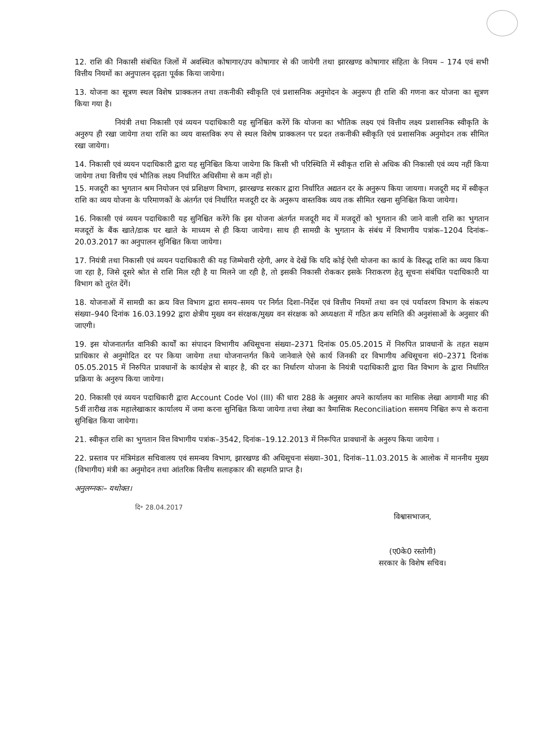12. राशि की निकासी संबंधित जिलों में अवस्थित कोषागार/उप कोषागार से की जायेगी तथा झारखण्ड कोषागार संहिता के नियम – 174 एवं सभी वित्तीय नियमों का अनुपालन दृढ़ता पूर्वक किया जायेगा।
13. योजना का सूत्रण स्थल विशेष प्राक्कलन तथा तकनीकी स्वीकृति एवं प्रशासनिक अनुमोदन के अनुरूप ही राशि की गणना कर योजना का सूत्रण किया गया है।
नियंत्री तथा निकासी एवं व्ययन पदाधिकारी यह सुनिश्चित करेंगें कि योजना का भौतिक लक्ष्य एवं वित्तीय लक्ष्य प्रशासनिक स्वीकृति के अनुरुप ही रखा जायेगा तथा राशि का व्यय वास्तविक रुप से स्थल विशेष प्राक्कलन पर प्रदत तकनीकी स्वीकृति एवं प्रशासनिक अनुमोदन तक सीमित रखा जायेगा।
14. निकासी एवं व्ययन पदाधिकारी द्वारा यह सुनिश्चित किया जायेगा कि किसी भी परिस्थिति में स्वीकृत राशि से अधिक की निकासी एवं व्यय नहीं किया जायेगा तथा वित्तीय एवं भौतिक लक्ष्य निर्धारित अधिसीमा से कम नहीं हो।
15. मजदूरी का भुगतान श्रम नियोजन एवं प्रशिक्षण विभाग, झारखण्ड सरकार द्वारा निर्धारित अद्यतन दर के अनुरूप किया जायगा। मजदूरी मद में स्वीकृत राशि का व्यय योजना के परिमाणकों के अंतर्गत एवं निर्धारित मजदूरी दर के अनुरूप वास्तविक व्यय तक सीमित रखना सुनिश्चित किया जायेगा।
16. निकासी एवं व्ययन पदाधिकारी यह सुनिश्चित करेंगे कि इस योजना अंतर्गत मजदूरी मद में मजदूरों को भुगतान की जाने वाली राशि का भुगतान मजदूरों के बैंक खाते/डाक घर खाते के माध्यम से ही किया जायेगा। साथ ही सामग्री के भुगतान के संबंध में विभागीय पत्रांक–1204 दिनांक–20.03.2017 का अनुपालन सुनिश्चित किया जायेगा।
17. नियंत्री तथा निकासी एवं व्ययन पदाधिकारी की यह जिम्मेवारी रहेगी, अगर वे देखें कि यदि कोई ऐसी योजना का कार्य के विरुद्ध राशि का व्यय किया जा रहा है, जिसे दूसरे श्रोत से राशि मिल रही है या मिलने जा रही है, तो इसकी निकासी रोककर इसके निराकरण हेतु सूचना संबंधित पदाधिकारी या विभाग को तुरंत देंगें।
18. योजनाओं में सामग्री का क्रय वित्त विभाग द्वारा समय–समय पर निर्गत दिशा–निर्देश एवं वित्तीय नियमों तथा वन एवं पर्यावरण विभाग के संकल्प संख्या–940 दिनांक 16.03.1992 द्वारा क्षेत्रीय मुख्य वन संरक्षक/मुख्य वन संरक्षक को अध्यक्षता में गठित क्रय समिति की अनुशंसाओं के अनुसार की जाएगी।
19. इस योजनातर्गत वानिकी कार्यों का संपादन विभागीय अधिसूचना संख्या–2371 दिनांक 05.05.2015 में निरुपित प्रावधानों के तहत सक्षम प्राधिकार से अनुमोदित दर पर किया जायेगा तथा योजनान्तर्गत किये जानेवाले ऐसे कार्य जिनकी दर विभागीय अधिसूचना सं0–2371 दिनांक 05.05.2015 में निरुपित प्रावधानों के कार्यक्षेत्र से बाहर है, की दर का निर्धारण योजना के नियंत्री पदाधिकारी द्वारा वित विभाग के द्वारा निर्धारित प्रक्रिया के अनुरुप किया जायेगा।
20. निकासी एवं व्ययन पदाधिकारी द्वारा Account Code Vol (III) की धारा 288 के अनुसार अपने कार्यालय का मासिक लेखा आगामी माह की 5वीं तारीख तक महालेखाकार कार्यालय में जमा करना सुनिश्चित किया जायेगा तथा लेखा का त्रैमासिक Reconciliation ससमय निश्चित रूप से कराना सुनिश्चित किया जायेगा।
21. स्वीकृत राशि का भुगतान वित्त विभागीय पत्रांक–3542, दिनांक–19.12.2013 में निरूपित प्रावधानों के अनुरुप किया जायेगा ।
22. प्रस्ताव पर मंत्रिमंडल सचिवालय एवं समन्वय विभाग, झारखण्ड की अधिसूचना संख्या–301, दिनांक–11.03.2015 के आलोक में माननीय मुख्य (विभागीय) मंत्री का अनुमोदन तथा आंतरिक वित्तीय सलाहकार की सहमति प्राप्त है।
अनुलग्नकः– यथोक्त।
दि॰ 28.04.2017
विश्वासभाजन,
(ए0के0 रस्तोगी)
सरकार के विशेष सचिव।